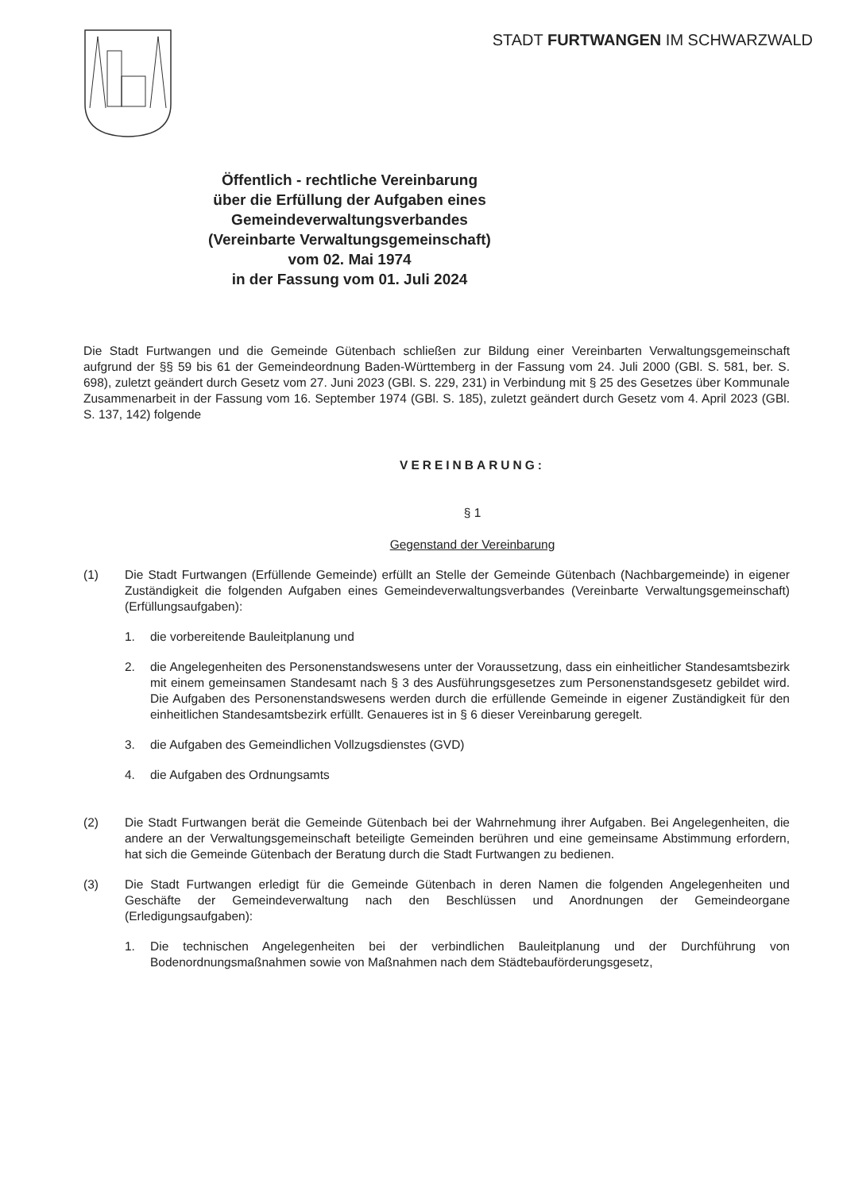STADT FURTWANGEN IM SCHWARZWALD
Öffentlich - rechtliche Vereinbarung
über die Erfüllung der Aufgaben eines
Gemeindeverwaltungsverbandes
(Vereinbarte Verwaltungsgemeinschaft)
vom 02. Mai 1974
in der Fassung vom 01. Juli 2024
Die Stadt Furtwangen und die Gemeinde Gütenbach schließen zur Bildung einer Vereinbarten Verwaltungsgemeinschaft aufgrund der §§ 59 bis 61 der Gemeindeordnung Baden-Württemberg in der Fassung vom 24. Juli 2000 (GBl. S. 581, ber. S. 698), zuletzt geändert durch Gesetz vom 27. Juni 2023 (GBl. S. 229, 231) in Verbindung mit § 25 des Gesetzes über Kommunale Zusammenarbeit in der Fassung vom 16. September 1974 (GBl. S. 185), zuletzt geändert durch Gesetz vom 4. April 2023 (GBl. S. 137, 142) folgende
VEREINBARUNG:
§ 1
Gegenstand der Vereinbarung
(1) Die Stadt Furtwangen (Erfüllende Gemeinde) erfüllt an Stelle der Gemeinde Gütenbach (Nachbargemeinde) in eigener Zuständigkeit die folgenden Aufgaben eines Gemeindeverwaltungsverbandes (Vereinbarte Verwaltungsgemeinschaft) (Erfüllungsaufgaben):
1. die vorbereitende Bauleitplanung und
2. die Angelegenheiten des Personenstandswesens unter der Voraussetzung, dass ein einheitlicher Standesamtsbezirk mit einem gemeinsamen Standesamt nach § 3 des Ausführungsgesetzes zum Personenstandsgesetz gebildet wird. Die Aufgaben des Personenstandswesens werden durch die erfüllende Gemeinde in eigener Zuständigkeit für den einheitlichen Standesamtsbezirk erfüllt. Genaueres ist in § 6 dieser Vereinbarung geregelt.
3. die Aufgaben des Gemeindlichen Vollzugsdienstes (GVD)
4. die Aufgaben des Ordnungsamts
(2) Die Stadt Furtwangen berät die Gemeinde Gütenbach bei der Wahrnehmung ihrer Aufgaben. Bei Angelegenheiten, die andere an der Verwaltungsgemeinschaft beteiligte Gemeinden berühren und eine gemeinsame Abstimmung erfordern, hat sich die Gemeinde Gütenbach der Beratung durch die Stadt Furtwangen zu bedienen.
(3) Die Stadt Furtwangen erledigt für die Gemeinde Gütenbach in deren Namen die folgenden Angelegenheiten und Geschäfte der Gemeindeverwaltung nach den Beschlüssen und Anordnungen der Gemeindeorgane (Erledigungsaufgaben):
1. Die technischen Angelegenheiten bei der verbindlichen Bauleitplanung und der Durchführung von Bodenordnungsmaßnahmen sowie von Maßnahmen nach dem Städtebauförderungsgesetz,